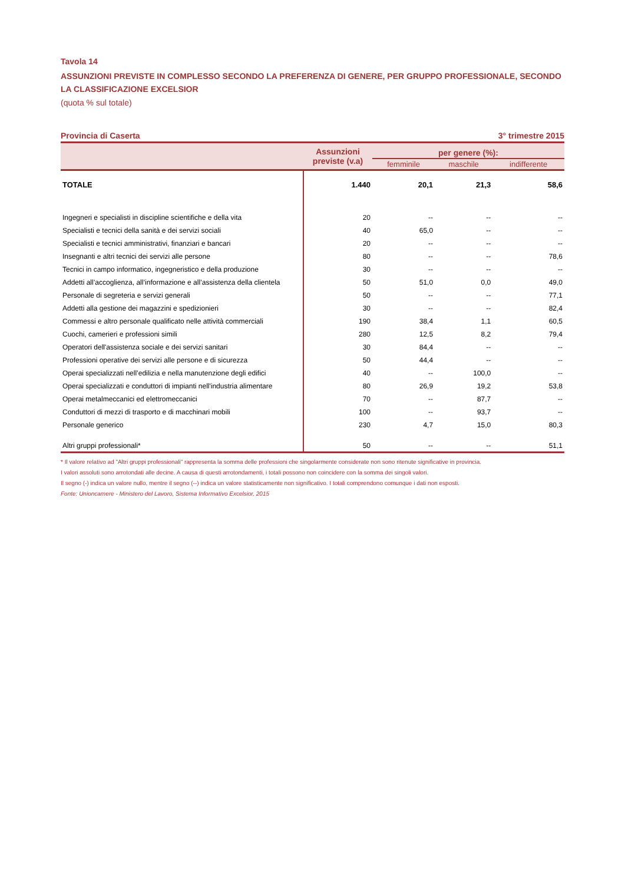Tavola 14
ASSUNZIONI PREVISTE IN COMPLESSO SECONDO LA PREFERENZA DI GENERE, PER GRUPPO PROFESSIONALE, SECONDO LA CLASSIFICAZIONE EXCELSIOR
(quota % sul totale)
Provincia di Caserta 3° trimestre 2015
| | Assunzioni previste (v.a) | per genere (%): | | |
| --- | --- | --- | --- | --- |
| | | femminile | maschile | indifferente |
| TOTALE | 1.440 | 20,1 | 21,3 | 58,6 |
| Ingegneri e specialisti in discipline scientifiche e della vita | 20 | -- | -- | -- |
| Specialisti e tecnici della sanità e dei servizi sociali | 40 | 65,0 | -- | -- |
| Specialisti e tecnici amministrativi, finanziari e bancari | 20 | -- | -- | -- |
| Insegnanti e altri tecnici dei servizi alle persone | 80 | -- | -- | 78,6 |
| Tecnici in campo informatico, ingegneristico e della produzione | 30 | -- | -- | -- |
| Addetti all’accoglienza, all’informazione e all’assistenza della clientela | 50 | 51,0 | 0,0 | 49,0 |
| Personale di segreteria e servizi generali | 50 | -- | -- | 77,1 |
| Addetti alla gestione dei magazzini e spedizionieri | 30 | -- | -- | 82,4 |
| Commessi e altro personale qualificato nelle attività commerciali | 190 | 38,4 | 1,1 | 60,5 |
| Cuochi, camerieri e professioni simili | 280 | 12,5 | 8,2 | 79,4 |
| Operatori dell'assistenza sociale e dei servizi sanitari | 30 | 84,4 | -- | -- |
| Professioni operative dei servizi alle persone e di sicurezza | 50 | 44,4 | -- | -- |
| Operai specializzati nell’edilizia e nella manutenzione degli edifici | 40 | -- | 100,0 | -- |
| Operai specializzati e conduttori di impianti nell'industria alimentare | 80 | 26,9 | 19,2 | 53,8 |
| Operai metalmeccanici ed elettromeccanici | 70 | -- | 87,7 | -- |
| Conduttori di mezzi di trasporto e di macchinari mobili | 100 | -- | 93,7 | -- |
| Personale generico | 230 | 4,7 | 15,0 | 80,3 |
| Altri gruppi professionali* | 50 | -- | -- | 51,1 |
* Il valore relativo ad "Altri gruppi professionali" rappresenta la somma delle professioni che singolarmente considerate non sono ritenute significative in provincia.
I valori assoluti sono arrotondati alle decine. A causa di questi arrotondamenti, i totali possono non coincidere con la somma dei singoli valori.
Il segno (-) indica un valore nullo, mentre il segno (--) indica un valore statisticamente non significativo. I totali comprendono comunque i dati non esposti.
Fonte: Unioncamere - Ministero del Lavoro, Sistema Informativo Excelsior, 2015